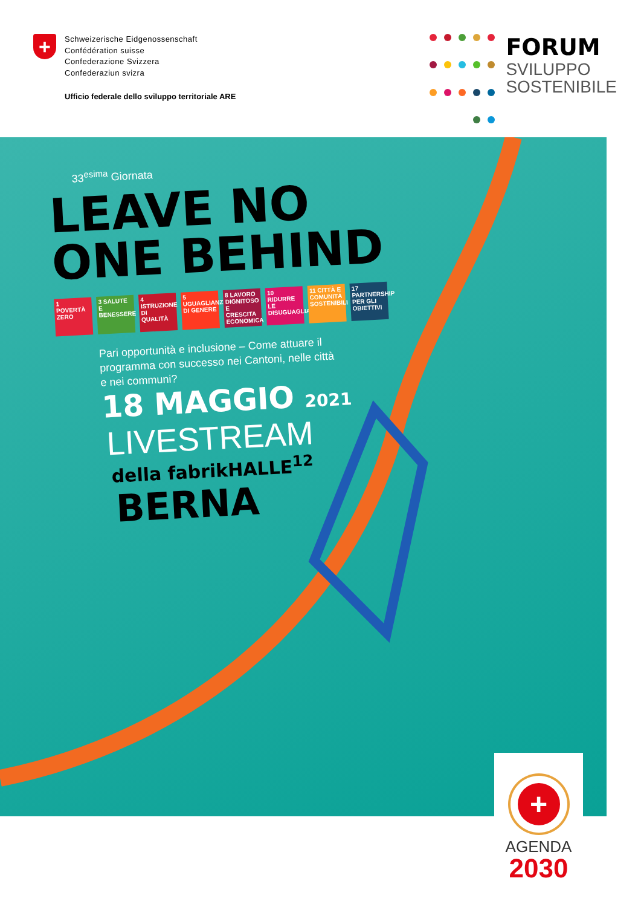+
Schweizerische Eidgenossenschaft
Confédération suisse
Confederazione Svizzera
Confederaziun svizra
Ufficio federale dello sviluppo territoriale ARE
FORUM
SVILUPPO
SOSTENIBILE
33<sup>esima</sup> Giornata
LEAVE NO
ONE BEHIND
1 POVERTÀ ZERO
3 SALUTE E BENESSERE
4 ISTRUZIONE DI QUALITÀ
5 UGUAGLIANZA DI GENERE
8 LAVORO DIGNITOSO E CRESCITA ECONOMICA
10 RIDURRE LE DISUGUAGLIANZE
11 CITTÀ E COMUNITÀ SOSTENIBILI
17 PARTNERSHIP PER GLI OBIETTIVI
Pari opportunità e inclusione – Come attuare il
programma con successo nei Cantoni, nelle città
e nei communi?
18 MAGGIO 2021
LIVESTREAM
della fabrikHALLE<sup>12</sup>
BERNA
+
AGENDA
2030